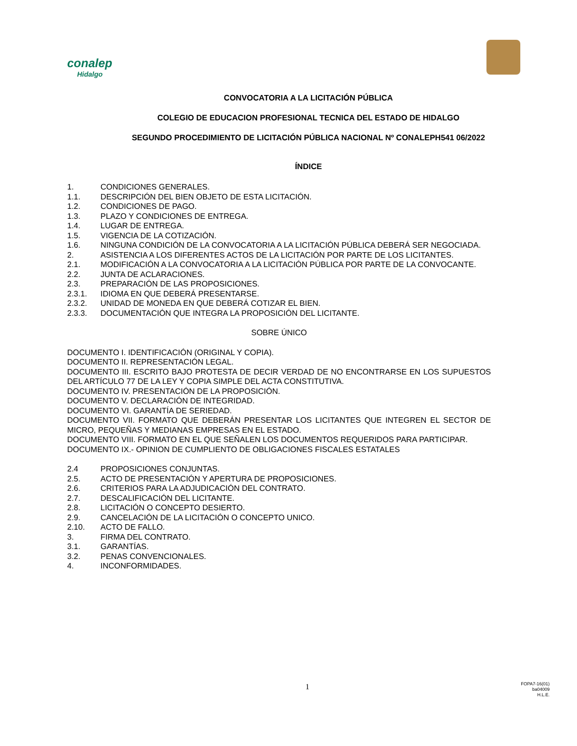conalep
Hidalgo
CONVOCATORIA A LA LICITACIÓN PÚBLICA
COLEGIO DE EDUCACION PROFESIONAL TECNICA DEL ESTADO DE HIDALGO
SEGUNDO PROCEDIMIENTO DE LICITACIÓN PÚBLICA NACIONAL Nº CONALEPH541 06/2022
ÍNDICE
1. CONDICIONES GENERALES.
1.1. DESCRIPCIÓN DEL BIEN OBJETO DE ESTA LICITACIÓN.
1.2. CONDICIONES DE PAGO.
1.3. PLAZO Y CONDICIONES DE ENTREGA.
1.4. LUGAR DE ENTREGA.
1.5. VIGENCIA DE LA COTIZACIÓN.
1.6. NINGUNA CONDICIÓN DE LA CONVOCATORIA A LA LICITACIÓN PÚBLICA DEBERÁ SER NEGOCIADA.
2. ASISTENCIA A LOS DIFERENTES ACTOS DE LA LICITACIÓN POR PARTE DE LOS LICITANTES.
2.1. MODIFICACIÓN A LA CONVOCATORIA A LA LICITACIÓN PÚBLICA POR PARTE DE LA CONVOCANTE.
2.2. JUNTA DE ACLARACIONES.
2.3. PREPARACIÓN DE LAS PROPOSICIONES.
2.3.1. IDIOMA EN QUE DEBERÁ PRESENTARSE.
2.3.2. UNIDAD DE MONEDA EN QUE DEBERÁ COTIZAR EL BIEN.
2.3.3. DOCUMENTACIÓN QUE INTEGRA LA PROPOSICIÓN DEL LICITANTE.
SOBRE ÚNICO
DOCUMENTO I. IDENTIFICACIÓN (ORIGINAL Y COPIA).
DOCUMENTO II. REPRESENTACIÓN LEGAL.
DOCUMENTO III. ESCRITO BAJO PROTESTA DE DECIR VERDAD DE NO ENCONTRARSE EN LOS SUPUESTOS DEL ARTÍCULO 77 DE LA LEY Y COPIA SIMPLE DEL ACTA CONSTITUTIVA.
DOCUMENTO IV. PRESENTACIÓN DE LA PROPOSICIÓN.
DOCUMENTO V. DECLARACIÓN DE INTEGRIDAD.
DOCUMENTO VI. GARANTÍA DE SERIEDAD.
DOCUMENTO VII. FORMATO QUE DEBERÁN PRESENTAR LOS LICITANTES QUE INTEGREN EL SECTOR DE MICRO, PEQUEÑAS Y MEDIANAS EMPRESAS EN EL ESTADO.
DOCUMENTO VIII. FORMATO EN EL QUE SEÑALEN LOS DOCUMENTOS REQUERIDOS PARA PARTICIPAR.
DOCUMENTO IX.- OPINION DE CUMPLIENTO DE OBLIGACIONES FISCALES ESTATALES
2.4 PROPOSICIONES CONJUNTAS.
2.5. ACTO DE PRESENTACIÓN Y APERTURA DE PROPOSICIONES.
2.6. CRITERIOS PARA LA ADJUDICACIÓN DEL CONTRATO.
2.7. DESCALIFICACIÓN DEL LICITANTE.
2.8. LICITACIÓN O CONCEPTO DESIERTO.
2.9. CANCELACIÓN DE LA LICITACIÓN O CONCEPTO UNICO.
2.10. ACTO DE FALLO.
3. FIRMA DEL CONTRATO.
3.1. GARANTÍAS.
3.2. PENAS CONVENCIONALES.
4. INCONFORMIDADES.
1
FOPA7-16(01)
ba04009
H.L.E.